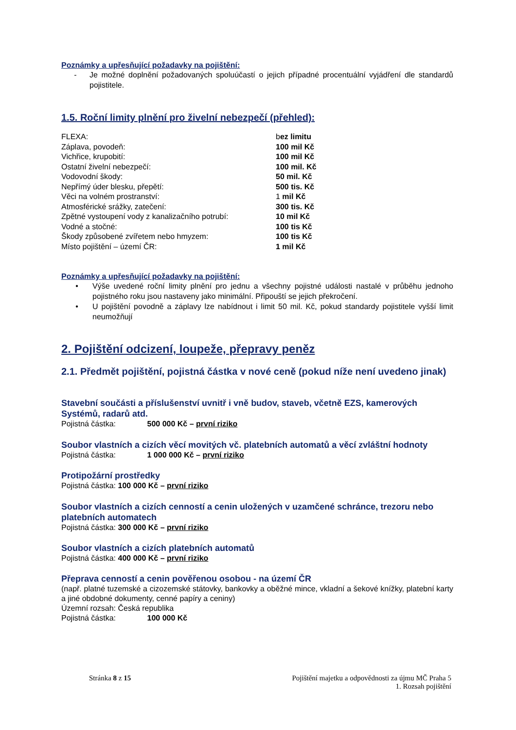Poznámky a upřesňující požadavky na pojištění:
- Je možné doplnění požadovaných spoluúčastí o jejich případné procentuální vyjádření dle standardů pojistitele.
1.5. Roční limity plnění pro živelní nebezpečí (přehled):
| FLEXA: | b ez limitu |
| Záplava, povodeň: | 100 mil Kč |
| Vichřice, krupobití: | 100 mil Kč |
| Ostatní živelní nebezpečí: | 100 mil. Kč |
| Vodovodní škody: | 50 mil. Kč |
| Nepřímý úder blesku, přepětí: | 500 tis. Kč |
| Věci na volném prostranství: | 1 mil Kč |
| Atmosférické srážky, zatečení: | 300 tis. Kč |
| Zpětné vystoupení vody z kanalizačního potrubí: | 10 mil Kč |
| Vodné a stočné: | 100 tis Kč |
| Škody způsobené zvířetem nebo hmyzem: | 100 tis Kč |
| Místo pojištění – území ČR: | 1 mil Kč |
Poznámky a upřesňující požadavky na pojištění:
• Výše uvedené roční limity plnění pro jednu a všechny pojistné události nastalé v průběhu jednoho pojistného roku jsou nastaveny jako minimální. Připouští se jejich překročení.
• U pojištění povodně a záplavy lze nabídnout i limit 50 mil. Kč, pokud standardy pojistitele vyšší limit neumožňují
2. Pojištění odcizení, loupeže, přepravy peněz
2.1. Předmět pojištění, pojistná částka v nové ceně (pokud níže není uvedeno jinak)
Stavební součásti a příslušenství uvnitř i vně budov, staveb, včetně EZS, kamerových Systémů, radarů atd.
Pojistná částka: 500 000 Kč – první riziko
Soubor vlastních a cizích věcí movitých vč. platebních automatů a věcí zvláštní hodnoty
Pojistná částka: 1 000 000 Kč – první riziko
Protipožární prostředky
Pojistná částka: 100 000 Kč – první riziko
Soubor vlastních a cizích cenností a cenin uložených v uzamčené schránce, trezoru nebo platebních automatech
Pojistná částka: 300 000 Kč – první riziko
Soubor vlastních a cizích platebních automatů
Pojistná částka: 400 000 Kč – první riziko
Přeprava cenností a cenin pověřenou osobou - na území ČR
(např. platné tuzemské a cizozemské státovky, bankovky a oběžné mince, vkladní a šekové knížky, platební karty a jiné obdobné dokumenty, cenné papíry a ceniny)
Územní rozsah: Česká republika
Pojistná částka: 100 000 Kč
Stránka 8 z 15 Pojištění majetku a odpovědnosti za újmu MČ Praha 5
1. Rozsah pojištění